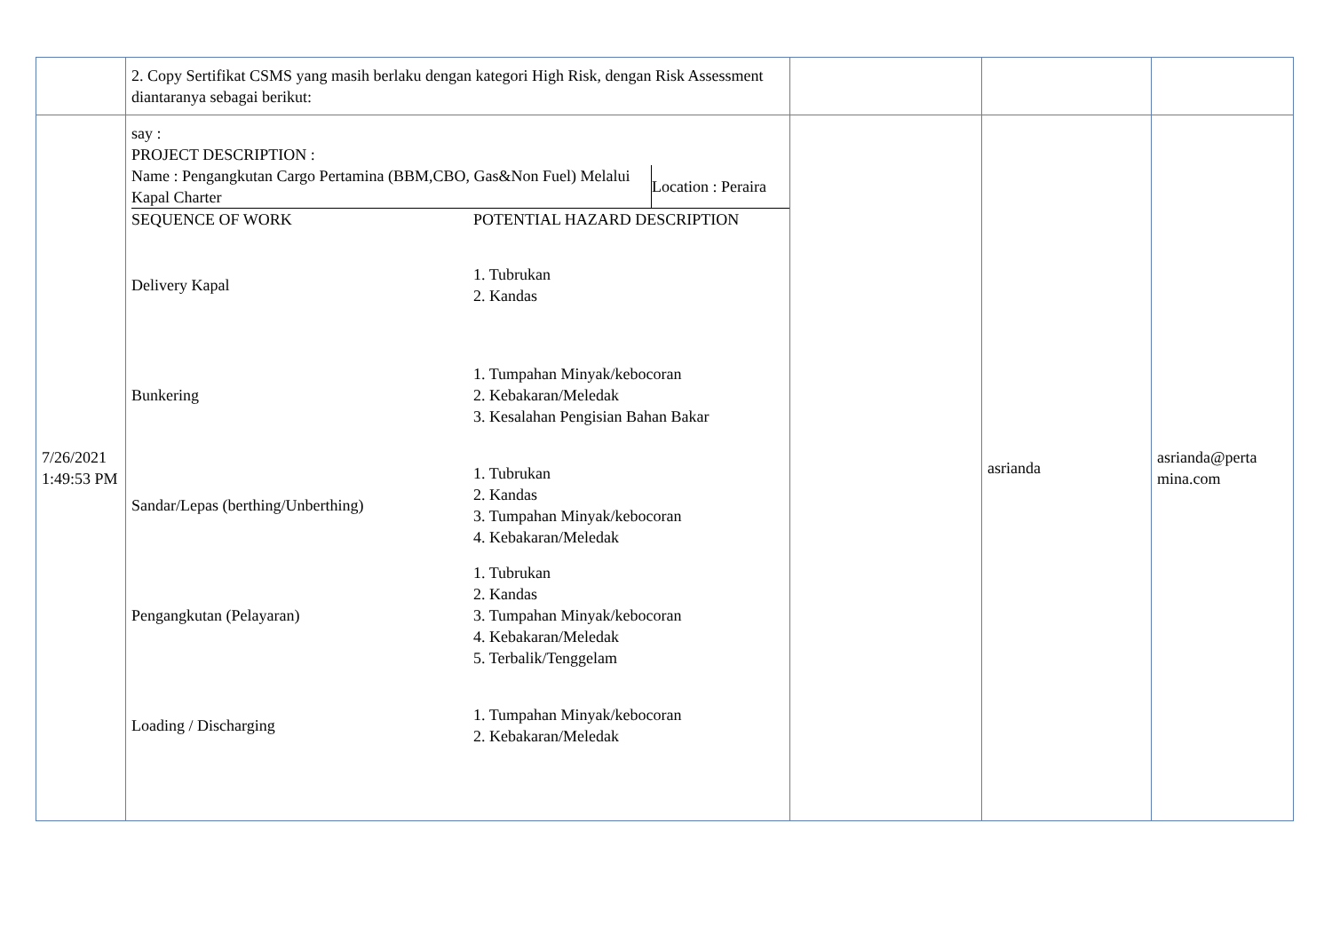| | 2. Copy Sertifikat CSMS yang masih berlaku dengan kategori High Risk, dengan Risk Assessment diantaranya sebagai berikut: | | | |
| 7/26/2021 1:49:53 PM | say : PROJECT DESCRIPTION : / Name : Pengangkutan Cargo Pertamina (BBM,CBO, Gas&Non Fuel) Melalui Kapal Charter / Location : Peraira / / SEQUENCE OF WORK / POTENTIAL HAZARD DESCRIPTION / / Delivery Kapal / 1. Tubrukan 2. Kandas / / Bunkering / 1. Tumpahan Minyak/kebocoran 2. Kebakaran/Meledak 3. Kesalahan Pengisian Bahan Bakar / / Sandar/Lepas (berthing/Unberthing) / 1. Tubrukan 2. Kandas 3. Tumpahan Minyak/kebocoran 4. Kebakaran/Meledak / / Pengangkutan (Pelayaran) / 1. Tubrukan 2. Kandas 3. Tumpahan Minyak/kebocoran 4. Kebakaran/Meledak 5. Terbalik/Tenggelam / / Loading / Discharging / 1. Tumpahan Minyak/kebocoran 2. Kebakaran/Meledak / | | asrianda | asrianda@perta mina.com |